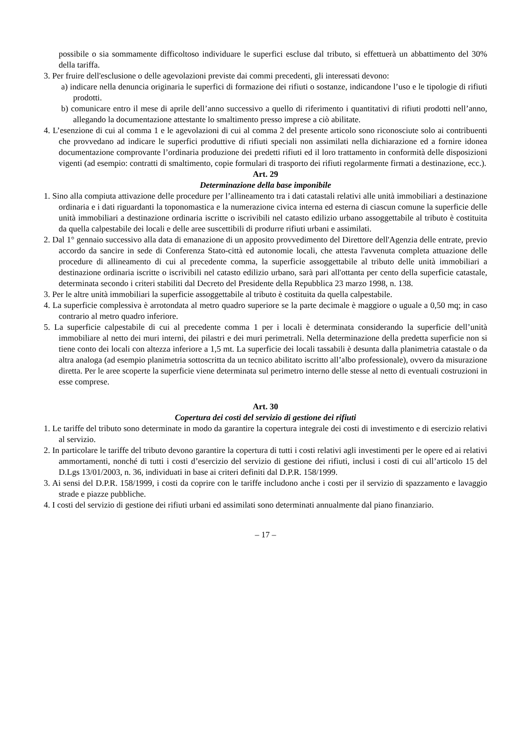possibile o sia sommamente difficoltoso individuare le superfici escluse dal tributo, si effettuerà un abbattimento del 30% della tariffa.
3. Per fruire dell'esclusione o delle agevolazioni previste dai commi precedenti, gli interessati devono:
a) indicare nella denuncia originaria le superfici di formazione dei rifiuti o sostanze, indicandone l’uso e le tipologie di rifiuti prodotti.
b) comunicare entro il mese di aprile dell’anno successivo a quello di riferimento i quantitativi di rifiuti prodotti nell’anno, allegando la documentazione attestante lo smaltimento presso imprese a ciò abilitate.
4. L’esenzione di cui al comma 1 e le agevolazioni di cui al comma 2 del presente articolo sono riconosciute solo ai contribuenti che provvedano ad indicare le superfici produttive di rifiuti speciali non assimilati nella dichiarazione ed a fornire idonea documentazione comprovante l’ordinaria produzione dei predetti rifiuti ed il loro trattamento in conformità delle disposizioni vigenti (ad esempio: contratti di smaltimento, copie formulari di trasporto dei rifiuti regolarmente firmati a destinazione, ecc.).
Art. 29
Determinazione della base imponibile
1. Sino alla compiuta attivazione delle procedure per l’allineamento tra i dati catastali relativi alle unità immobiliari a destinazione ordinaria e i dati riguardanti la toponomastica e la numerazione civica interna ed esterna di ciascun comune la superficie delle unità immobiliari a destinazione ordinaria iscritte o iscrivibili nel catasto edilizio urbano assoggettabile al tributo è costituita da quella calpestabile dei locali e delle aree suscettibili di produrre rifiuti urbani e assimilati.
2. Dal 1° gennaio successivo alla data di emanazione di un apposito provvedimento del Direttore dell'Agenzia delle entrate, previo accordo da sancire in sede di Conferenza Stato-città ed autonomie locali, che attesta l'avvenuta completa attuazione delle procedure di allineamento di cui al precedente comma, la superficie assoggettabile al tributo delle unità immobiliari a destinazione ordinaria iscritte o iscrivibili nel catasto edilizio urbano, sarà pari all'ottanta per cento della superficie catastale, determinata secondo i criteri stabiliti dal Decreto del Presidente della Repubblica 23 marzo 1998, n. 138.
3. Per le altre unità immobiliari la superficie assoggettabile al tributo è costituita da quella calpestabile.
4. La superficie complessiva è arrotondata al metro quadro superiore se la parte decimale è maggiore o uguale a 0,50 mq; in caso contrario al metro quadro inferiore.
5. La superficie calpestabile di cui al precedente comma 1 per i locali è determinata considerando la superficie dell’unità immobiliare al netto dei muri interni, dei pilastri e dei muri perimetrali. Nella determinazione della predetta superficie non si tiene conto dei locali con altezza inferiore a 1,5 mt. La superficie dei locali tassabili è desunta dalla planimetria catastale o da altra analoga (ad esempio planimetria sottoscritta da un tecnico abilitato iscritto all’albo professionale), ovvero da misurazione diretta. Per le aree scoperte la superficie viene determinata sul perimetro interno delle stesse al netto di eventuali costruzioni in esse comprese.
Art. 30
Copertura dei costi del servizio di gestione dei rifiuti
1. Le tariffe del tributo sono determinate in modo da garantire la copertura integrale dei costi di investimento e di esercizio relativi al servizio.
2. In particolare le tariffe del tributo devono garantire la copertura di tutti i costi relativi agli investimenti per le opere ed ai relativi ammortamenti, nonché di tutti i costi d’esercizio del servizio di gestione dei rifiuti, inclusi i costi di cui all’articolo 15 del D.Lgs 13/01/2003, n. 36, individuati in base ai criteri definiti dal D.P.R. 158/1999.
3. Ai sensi del D.P.R. 158/1999, i costi da coprire con le tariffe includono anche i costi per il servizio di spazzamento e lavaggio strade e piazze pubbliche.
4. I costi del servizio di gestione dei rifiuti urbani ed assimilati sono determinati annualmente dal piano finanziario.
– 17 –